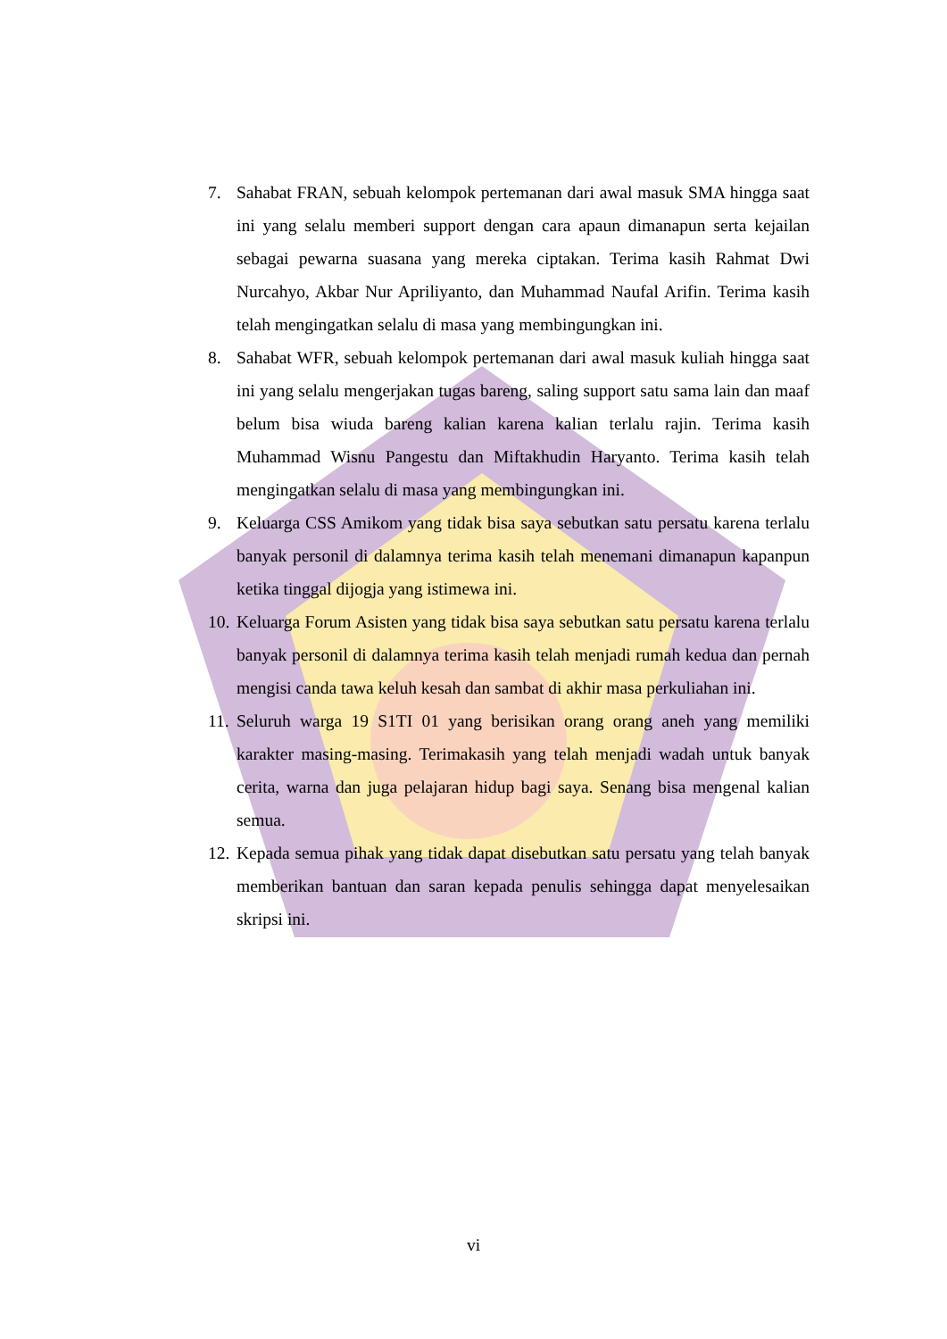7. Sahabat FRAN, sebuah kelompok pertemanan dari awal masuk SMA hingga saat ini yang selalu memberi support dengan cara apaun dimanapun serta kejailan sebagai pewarna suasana yang mereka ciptakan. Terima kasih Rahmat Dwi Nurcahyo, Akbar Nur Apriliyanto, dan Muhammad Naufal Arifin. Terima kasih telah mengingatkan selalu di masa yang membingungkan ini.
8. Sahabat WFR, sebuah kelompok pertemanan dari awal masuk kuliah hingga saat ini yang selalu mengerjakan tugas bareng, saling support satu sama lain dan maaf belum bisa wiuda bareng kalian karena kalian terlalu rajin. Terima kasih Muhammad Wisnu Pangestu dan Miftakhudin Haryanto. Terima kasih telah mengingatkan selalu di masa yang membingungkan ini.
9. Keluarga CSS Amikom yang tidak bisa saya sebutkan satu persatu karena terlalu banyak personil di dalamnya terima kasih telah menemani dimanapun kapanpun ketika tinggal dijogja yang istimewa ini.
10. Keluarga Forum Asisten yang tidak bisa saya sebutkan satu persatu karena terlalu banyak personil di dalamnya terima kasih telah menjadi rumah kedua dan pernah mengisi canda tawa keluh kesah dan sambat di akhir masa perkuliahan ini.
11. Seluruh warga 19 S1TI 01 yang berisikan orang orang aneh yang memiliki karakter masing-masing. Terimakasih yang telah menjadi wadah untuk banyak cerita, warna dan juga pelajaran hidup bagi saya. Senang bisa mengenal kalian semua.
12. Kepada semua pihak yang tidak dapat disebutkan satu persatu yang telah banyak memberikan bantuan dan saran kepada penulis sehingga dapat menyelesaikan skripsi ini.
vi